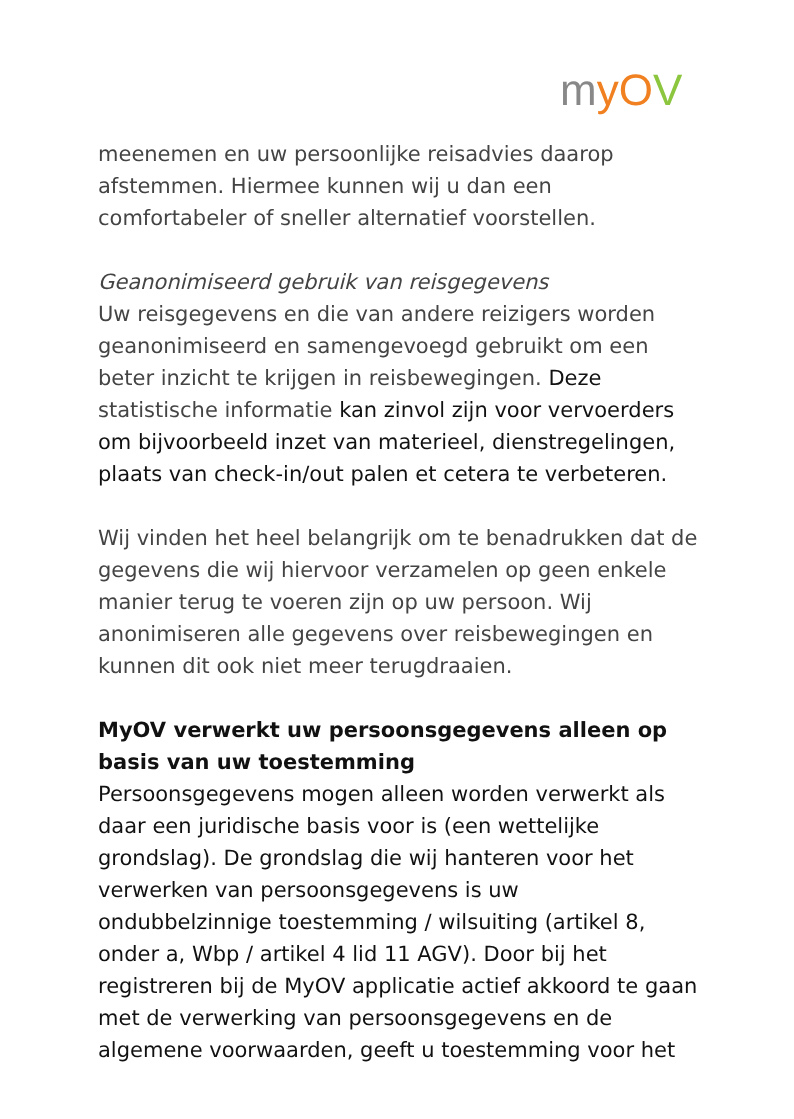myOV
meenemen en uw persoonlijke reisadvies daarop afstemmen. Hiermee kunnen wij u dan een comfortabeler of sneller alternatief voorstellen.
Geanonimiseerd gebruik van reisgegevens
Uw reisgegevens en die van andere reizigers worden geanonimiseerd en samengevoegd gebruikt om een beter inzicht te krijgen in reisbewegingen. Deze statistische informatie kan zinvol zijn voor vervoerders om bijvoorbeeld inzet van materieel, dienstregelingen, plaats van check-in/out palen et cetera te verbeteren.
Wij vinden het heel belangrijk om te benadrukken dat de gegevens die wij hiervoor verzamelen op geen enkele manier terug te voeren zijn op uw persoon. Wij anonimiseren alle gegevens over reisbewegingen en kunnen dit ook niet meer terugdraaien.
MyOV verwerkt uw persoonsgegevens alleen op basis van uw toestemming
Persoonsgegevens mogen alleen worden verwerkt als daar een juridische basis voor is (een wettelijke grondslag). De grondslag die wij hanteren voor het verwerken van persoonsgegevens is uw ondubbelzinnige toestemming / wilsuiting (artikel 8, onder a, Wbp / artikel 4 lid 11 AGV). Door bij het registreren bij de MyOV applicatie actief akkoord te gaan met de verwerking van persoonsgegevens en de algemene voorwaarden, geeft u toestemming voor het